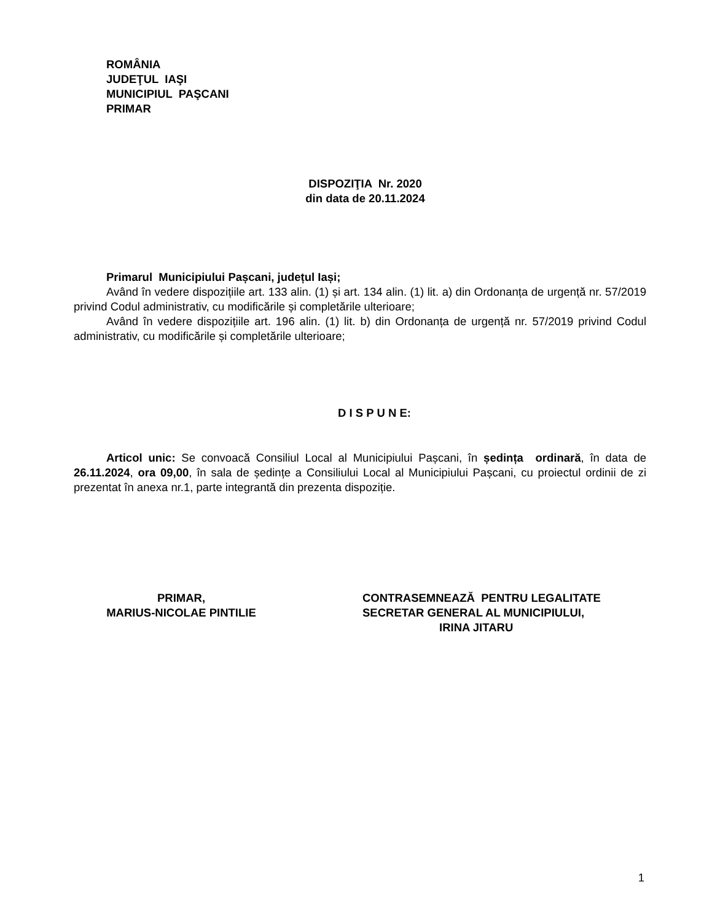ROMÂNIA
JUDEŢUL IAŞI
MUNICIPIUL PAŞCANI
PRIMAR
DISPOZIŢIA Nr. 2020
din data de 20.11.2024
Primarul Municipiului Pașcani, județul Iași;
Având în vedere dispozițiile art. 133 alin. (1) și art. 134 alin. (1) lit. a) din Ordonanța de urgență nr. 57/2019 privind Codul administrativ, cu modificările și completările ulterioare;
Având în vedere dispozițiile art. 196 alin. (1) lit. b) din Ordonanța de urgență nr. 57/2019 privind Codul administrativ, cu modificările și completările ulterioare;
D I S P U N E:
Articol unic: Se convoacă Consiliul Local al Municipiului Pașcani, în ședința ordinară, în data de 26.11.2024, ora 09,00, în sala de ședințe a Consiliului Local al Municipiului Pașcani, cu proiectul ordinii de zi prezentat în anexa nr.1, parte integrantă din prezenta dispoziție.
PRIMAR,
MARIUS-NICOLAE PINTILIE
CONTRASEMNEAZĂ PENTRU LEGALITATE
SECRETAR GENERAL AL MUNICIPIULUI,
IRINA JITARU
1